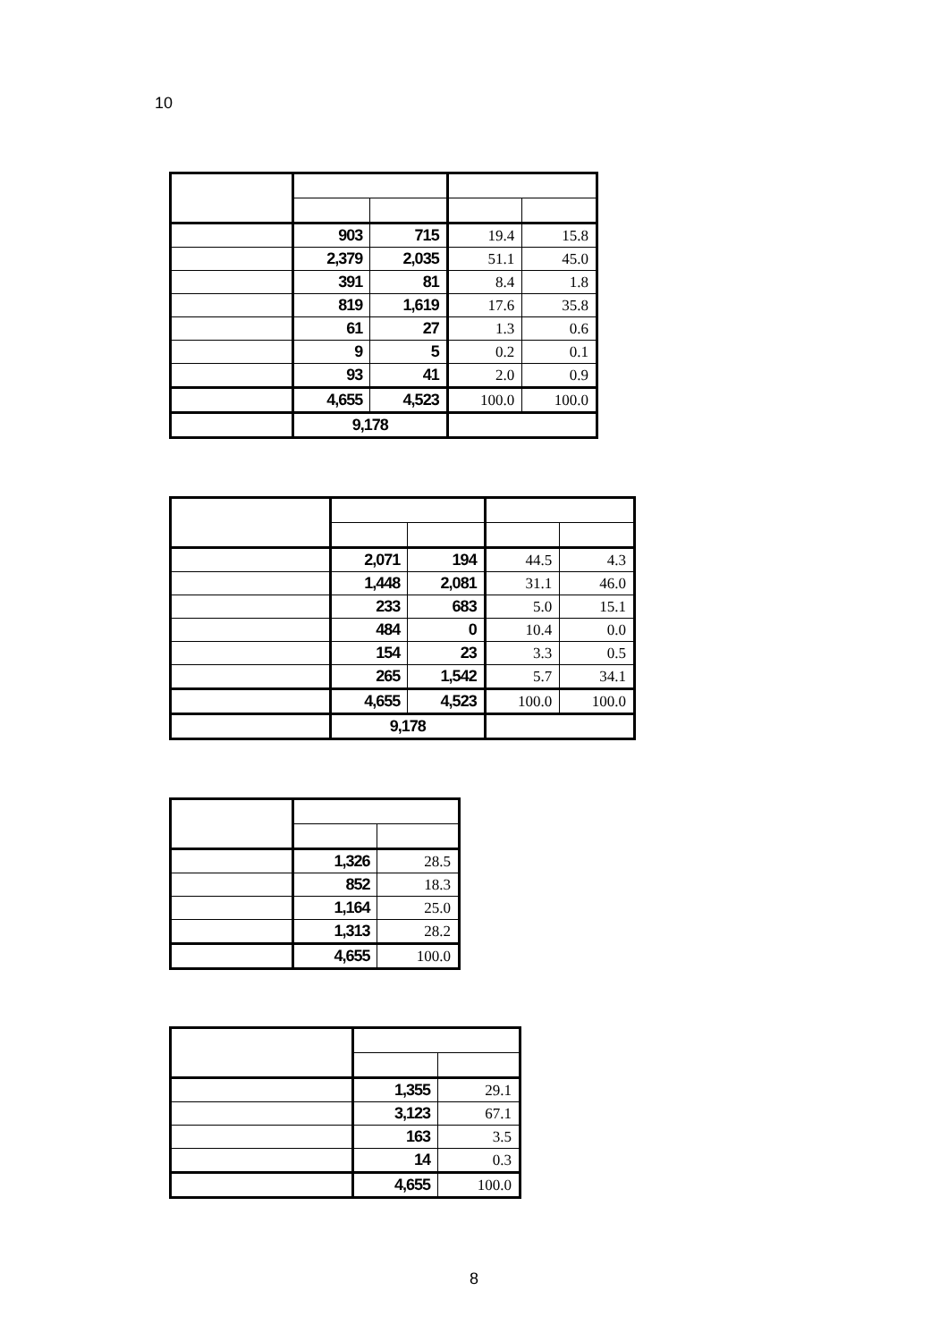10
| | 903 | 715 | 19.4 | 15.8 |
| | 2,379 | 2,035 | 51.1 | 45.0 |
| | 391 | 81 | 8.4 | 1.8 |
| | 819 | 1,619 | 17.6 | 35.8 |
| | 61 | 27 | 1.3 | 0.6 |
| | 9 | 5 | 0.2 | 0.1 |
| | 93 | 41 | 2.0 | 0.9 |
| | 4,655 | 4,523 | 100.0 | 100.0 |
| | 9,178 | | | |
| | 2,071 | 194 | 44.5 | 4.3 |
| | 1,448 | 2,081 | 31.1 | 46.0 |
| | 233 | 683 | 5.0 | 15.1 |
| | 484 | 0 | 10.4 | 0.0 |
| | 154 | 23 | 3.3 | 0.5 |
| | 265 | 1,542 | 5.7 | 34.1 |
| | 4,655 | 4,523 | 100.0 | 100.0 |
| | 9,178 | | | |
| | 1,326 | 28.5 |
| | 852 | 18.3 |
| | 1,164 | 25.0 |
| | 1,313 | 28.2 |
| | 4,655 | 100.0 |
| | 1,355 | 29.1 |
| | 3,123 | 67.1 |
| | 163 | 3.5 |
| | 14 | 0.3 |
| | 4,655 | 100.0 |
8